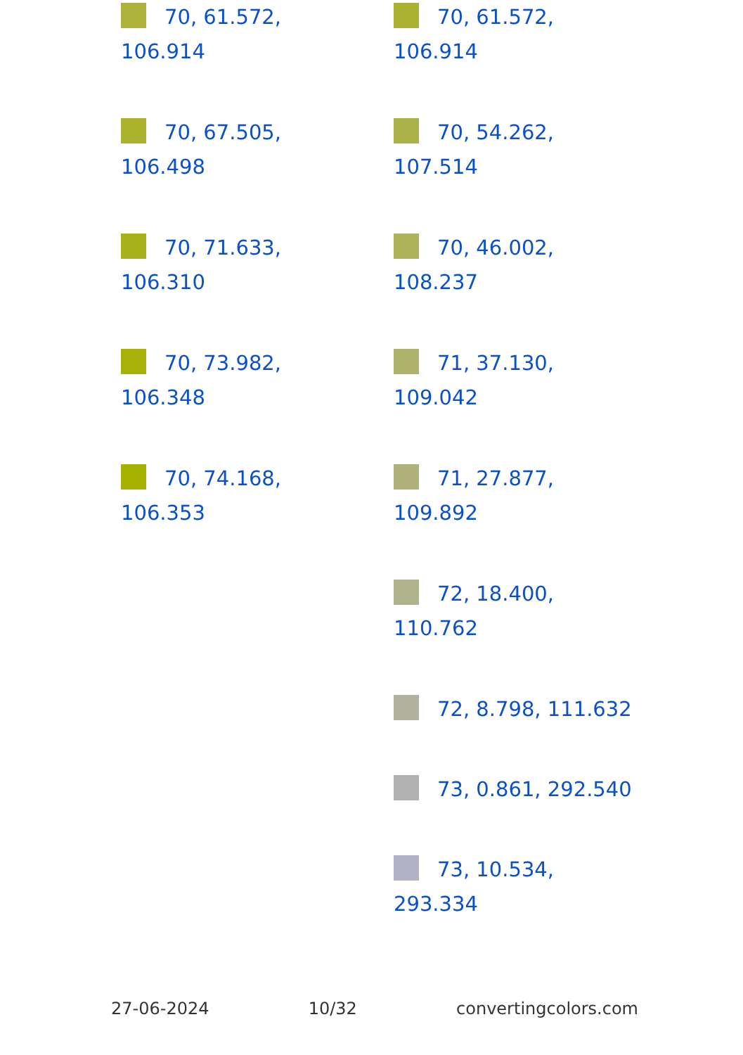70, 61.572, 106.914
70, 67.505, 106.498
70, 71.633, 106.310
70, 73.982, 106.348
70, 74.168, 106.353
70, 61.572, 106.914
70, 54.262, 107.514
70, 46.002, 108.237
71, 37.130, 109.042
71, 27.877, 109.892
72, 18.400, 110.762
72, 8.798, 111.632
73, 0.861, 292.540
73, 10.534, 293.334
27-06-2024 10/32 convertingcolors.com